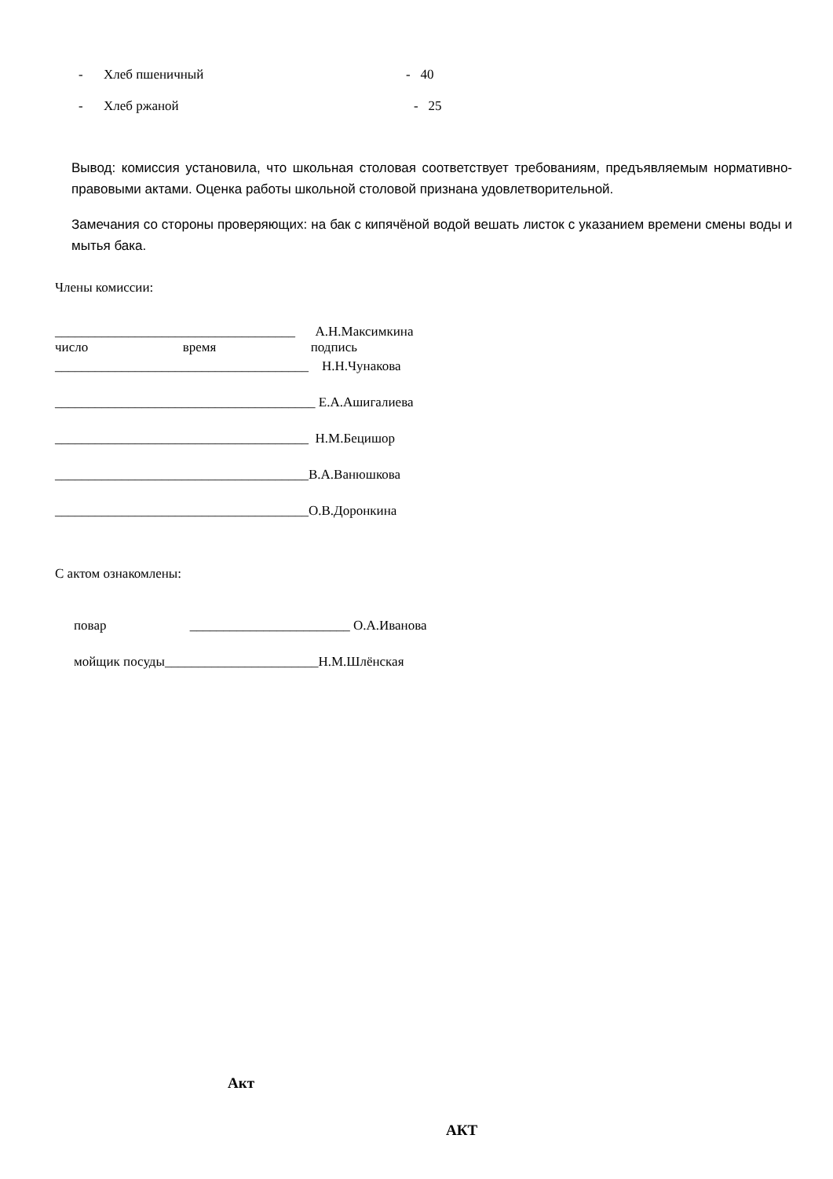- Хлеб пшеничный - 40
- Хлеб ржаной - 25
Вывод: комиссия установила, что школьная столовая соответствует требованиям, предъявляемым нормативно-правовыми актами. Оценка работы школьной столовой признана удовлетворительной.
Замечания со стороны проверяющих: на бак с кипячёной водой вешать листок с указанием времени смены воды и мытья бака.
Члены комиссии:
____________________________________ А.Н.Максимкина
число время подпись
______________________________________ Н.Н.Чунакова
_______________________________________ Е.А.Ашигалиева
______________________________________ Н.М.Бецишор
______________________________________В.А.Ванюшкова
______________________________________О.В.Доронкина
С актом ознакомлены:
повар ________________________ О.А.Иванова
мойщик посуды_______________________Н.М.Шлёнская
Акт
АКТ